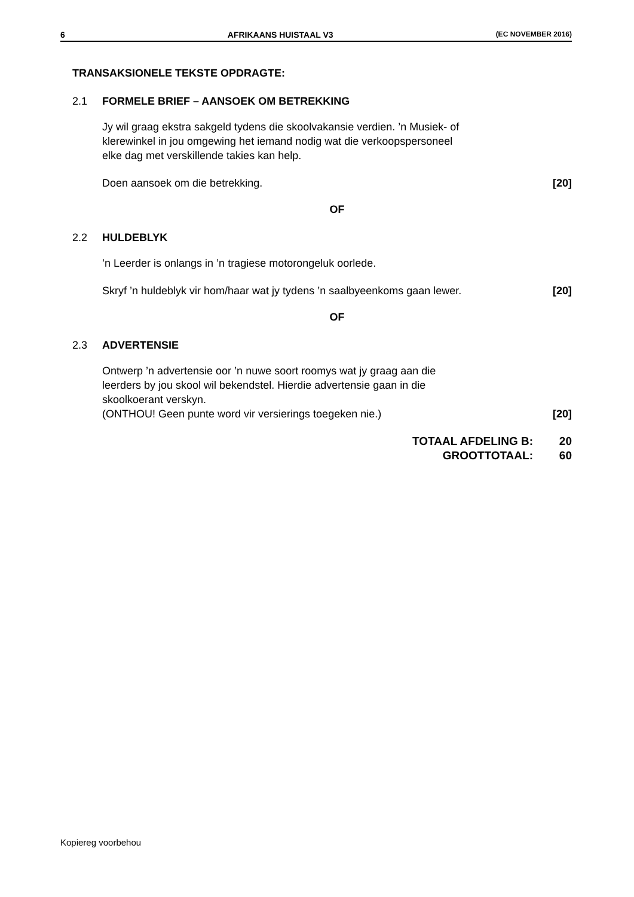6 AFRIKAANS HUISTAAL V3 (EC NOVEMBER 2016)
TRANSAKSIONELE TEKSTE OPDRAGTE:
2.1 FORMELE BRIEF – AANSOEK OM BETREKKING
Jy wil graag ekstra sakgeld tydens die skoolvakansie verdien. ’n Musiek- of
klerewinkel in jou omgewing het iemand nodig wat die verkoopspersoneel
elke dag met verskillende takies kan help.
Doen aansoek om die betrekking. [20]
OF
2.2 HULDEBLYK
’n Leerder is onlangs in ’n tragiese motorongeluk oorlede.
Skryf ’n huldeblyk vir hom/haar wat jy tydens ’n saalbyeenkoms gaan lewer. [20]
OF
2.3 ADVERTENSIE
Ontwerp ’n advertensie oor ’n nuwe soort roomys wat jy graag aan die
leerders by jou skool wil bekendstel. Hierdie advertensie gaan in die
skoolkoerant verskyn.
(ONTHOU! Geen punte word vir versierings toegeken nie.) [20]
TOTAAL AFDELING B: 20
GROOTTOTAAL: 60
Kopiereg voorbehou